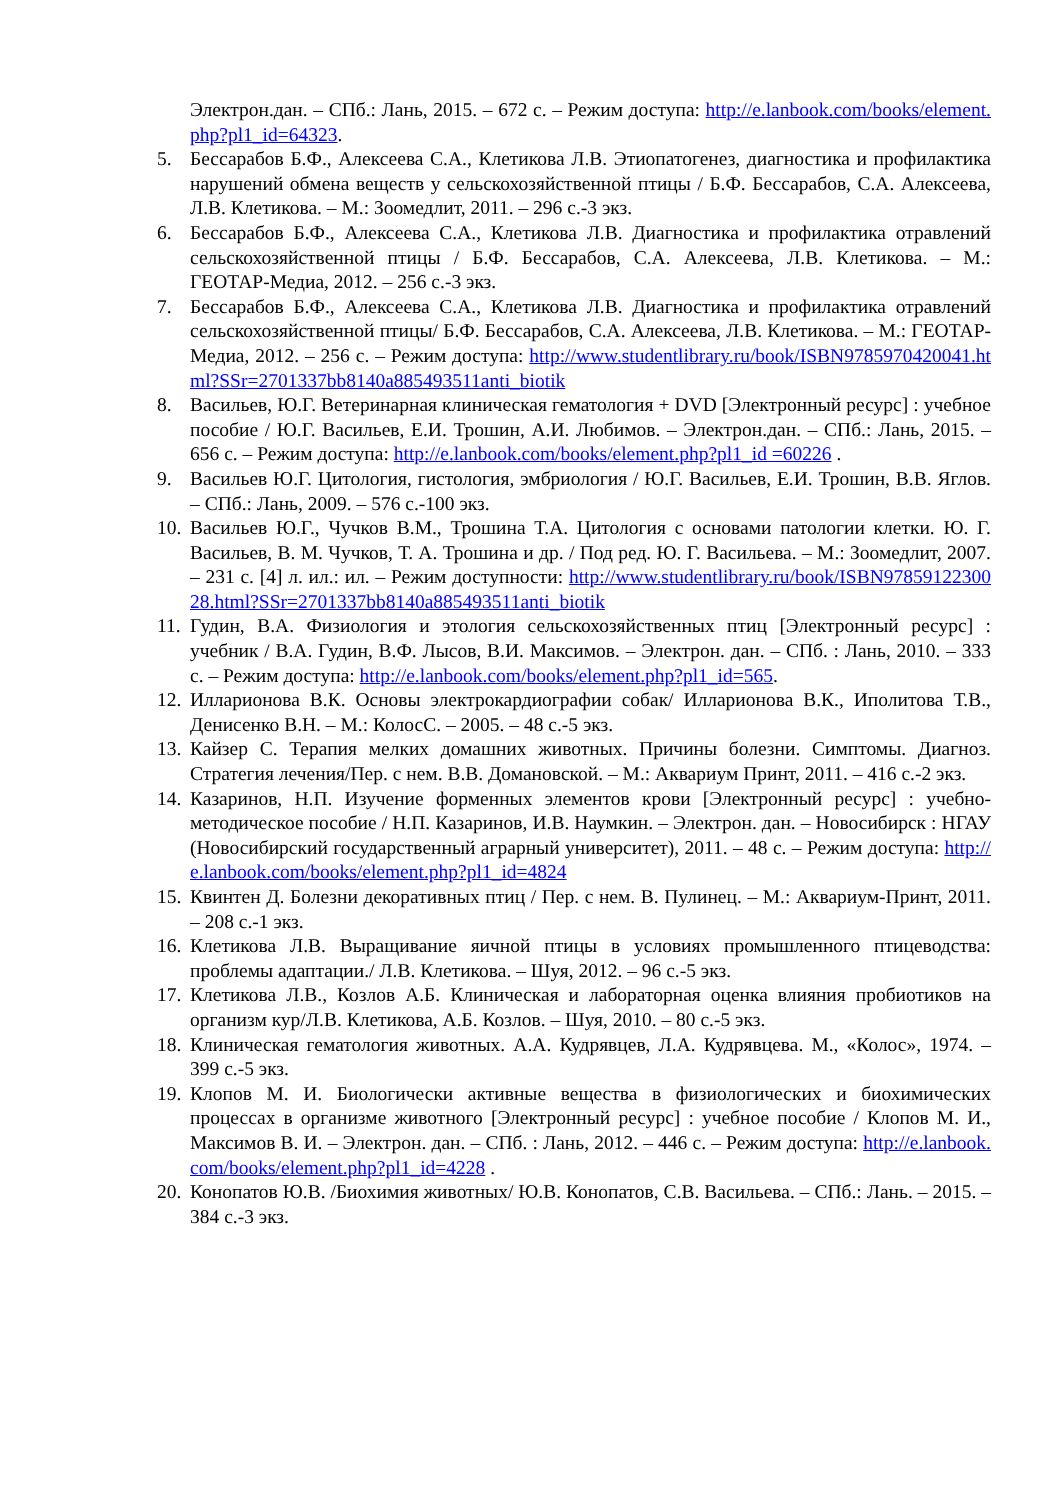Электрон.дан. – СПб.: Лань, 2015. – 672 с. – Режим доступа: http://e.lanbook.com/books/element.php?pl1_id=64323.
5. Бессарабов Б.Ф., Алексеева С.А., Клетикова Л.В. Этиопатогенез, диагностика и профилактика нарушений обмена веществ у сельскохозяйственной птицы / Б.Ф. Бессарабов, С.А. Алексеева, Л.В. Клетикова. – М.: Зоомедлит, 2011. – 296 с.-3 экз.
6. Бессарабов Б.Ф., Алексеева С.А., Клетикова Л.В. Диагностика и профилактика отравлений сельскохозяйственной птицы / Б.Ф. Бессарабов, С.А. Алексеева, Л.В. Клетикова. – М.: ГЕОТАР-Медиа, 2012. – 256 с.-3 экз.
7. Бессарабов Б.Ф., Алексеева С.А., Клетикова Л.В. Диагностика и профилактика отравлений сельскохозяйственной птицы/ Б.Ф. Бессарабов, С.А. Алексеева, Л.В. Клетикова. – М.: ГЕОТАР-Медиа, 2012. – 256 с. – Режим доступа: http://www.studentlibrary.ru/book/ISBN9785970420041.html?SSr=2701337bb8140a885493511anti_biotik
8. Васильев, Ю.Г. Ветеринарная клиническая гематология + DVD [Электронный ресурс] : учебное пособие / Ю.Г. Васильев, Е.И. Трошин, А.И. Любимов. – Электрон.дан. – СПб.: Лань, 2015. – 656 с. – Режим доступа: http://e.lanbook.com/books/element.php?pl1_id =60226 .
9. Васильев Ю.Г. Цитология, гистология, эмбриология / Ю.Г. Васильев, Е.И. Трошин, В.В. Яглов. – СПб.: Лань, 2009. – 576 с.-100 экз.
10. Васильев Ю.Г., Чучков В.М., Трошина Т.А. Цитология с основами патологии клетки. Ю. Г. Васильев, В. М. Чучков, Т. А. Трошина и др. / Под ред. Ю. Г. Васильева. – М.: Зоомедлит, 2007. – 231 с. [4] л. ил.: ил. – Режим доступности: http://www.studentlibrary.ru/book/ISBN9785912230028.html?SSr=2701337bb8140a885493511anti_biotik
11. Гудин, В.А. Физиология и этология сельскохозяйственных птиц [Электронный ресурс] : учебник / В.А. Гудин, В.Ф. Лысов, В.И. Максимов. – Электрон. дан. – СПб. : Лань, 2010. – 333 с. – Режим доступа: http://e.lanbook.com/books/element.php?pl1_id=565.
12. Илларионова В.К. Основы электрокардиографии собак/ Илларионова В.К., Иполитова Т.В., Денисенко В.Н. – М.: КолосС. – 2005. – 48 с.-5 экз.
13. Кайзер С. Терапия мелких домашних животных. Причины болезни. Симптомы. Диагноз. Стратегия лечения/Пер. с нем. В.В. Домановской. – М.: Аквариум Принт, 2011. – 416 с.-2 экз.
14. Казаринов, Н.П. Изучение форменных элементов крови [Электронный ресурс] : учебно-методическое пособие / Н.П. Казаринов, И.В. Наумкин. – Электрон. дан. – Новосибирск : НГАУ (Новосибирский государственный аграрный университет), 2011. – 48 с. – Режим доступа: http://e.lanbook.com/books/element.php?pl1_id=4824
15. Квинтен Д. Болезни декоративных птиц / Пер. с нем. В. Пулинец. – М.: Аквариум-Принт, 2011. – 208 с.-1 экз.
16. Клетикова Л.В. Выращивание яичной птицы в условиях промышленного птицеводства: проблемы адаптации./ Л.В. Клетикова. – Шуя, 2012. – 96 с.-5 экз.
17. Клетикова Л.В., Козлов А.Б. Клиническая и лабораторная оценка влияния пробиотиков на организм кур/Л.В. Клетикова, А.Б. Козлов. – Шуя, 2010. – 80 с.-5 экз.
18. Клиническая гематология животных. А.А. Кудрявцев, Л.А. Кудрявцева. М., «Колос», 1974. – 399 с.-5 экз.
19. Клопов М. И. Биологически активные вещества в физиологических и биохимических процессах в организме животного [Электронный ресурс] : учебное пособие / Клопов М. И., Максимов В. И. – Электрон. дан. – СПб. : Лань, 2012. – 446 с. – Режим доступа: http://e.lanbook.com/books/element.php?pl1_id=4228 .
20. Конопатов Ю.В. /Биохимия животных/ Ю.В. Конопатов, С.В. Васильева. – СПб.: Лань. – 2015. – 384 с.-3 экз.